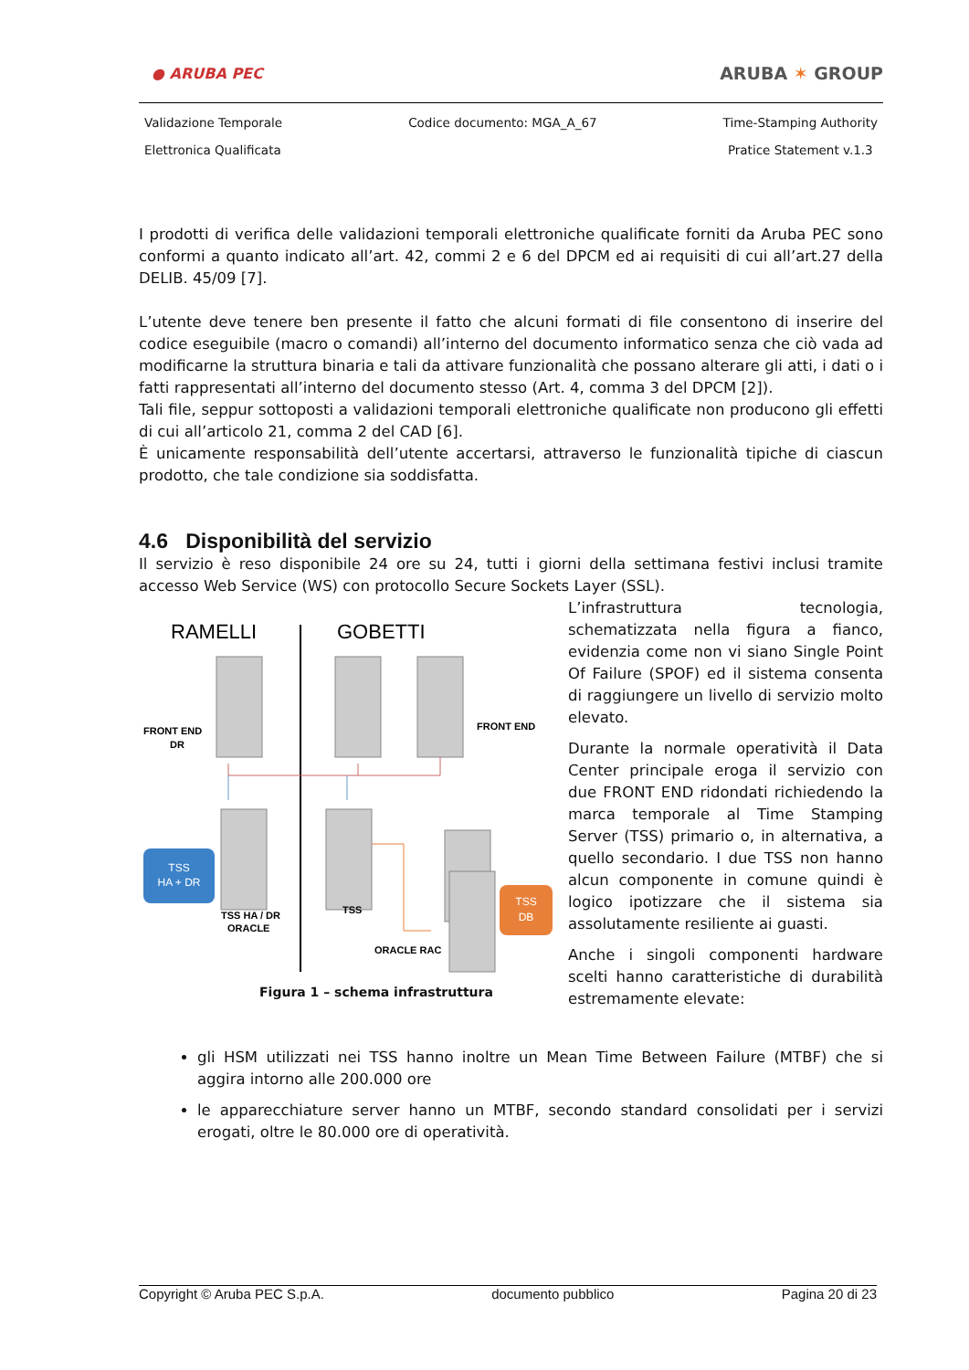● ARUBA PEC
ARUBA ✶ GROUP
Validazione Temporale
Elettronica Qualificata Codice documento: MGA_A_67 Time-Stamping Authority
Pratice Statement v.1.3
I prodotti di verifica delle validazioni temporali elettroniche qualificate forniti da Aruba PEC sono conformi a quanto indicato all’art. 42, commi 2 e 6 del DPCM ed ai requisiti di cui all’art.27 della DELIB. 45/09 [7].
L’utente deve tenere ben presente il fatto che alcuni formati di file consentono di inserire del codice eseguibile (macro o comandi) all’interno del documento informatico senza che ciò vada ad modificarne la struttura binaria e tali da attivare funzionalità che possano alterare gli atti, i dati o i fatti rappresentati all’interno del documento stesso (Art. 4, comma 3 del DPCM [2]).
Tali file, seppur sottoposti a validazioni temporali elettroniche qualificate non producono gli effetti di cui all’articolo 21, comma 2 del CAD [6].
È unicamente responsabilità dell’utente accertarsi, attraverso le funzionalità tipiche di ciascun prodotto, che tale condizione sia soddisfatta.
4.6 Disponibilità del servizio
Il servizio è reso disponibile 24 ore su 24, tutti i giorni della settimana festivi inclusi tramite accesso Web Service (WS) con protocollo Secure Sockets Layer (SSL).
RAMELLI
GOBETTI
TSS
HA + DR
TSS
DB
FRONT END
DR
FRONT END
TSS HA / DR
ORACLE
TSS
ORACLE RAC
Figura 1 – schema infrastruttura
L’infrastruttura tecnologia, schematizzata nella figura a fianco, evidenzia come non vi siano Single Point Of Failure (SPOF) ed il sistema consenta di raggiungere un livello di servizio molto elevato.
Durante la normale operatività il Data Center principale eroga il servizio con due FRONT END ridondati richiedendo la marca temporale al Time Stamping Server (TSS) primario o, in alternativa, a quello secondario. I due TSS non hanno alcun componente in comune quindi è logico ipotizzare che il sistema sia assolutamente resiliente ai guasti.
Anche i singoli componenti hardware scelti hanno caratteristiche di durabilità estremamente elevate:
gli HSM utilizzati nei TSS hanno inoltre un Mean Time Between Failure (MTBF) che si aggira intorno alle 200.000 ore
le apparecchiature server hanno un MTBF, secondo standard consolidati per i servizi erogati, oltre le 80.000 ore di operatività.
Copyright © Aruba PEC S.p.A. documento pubblico Pagina 20 di 23